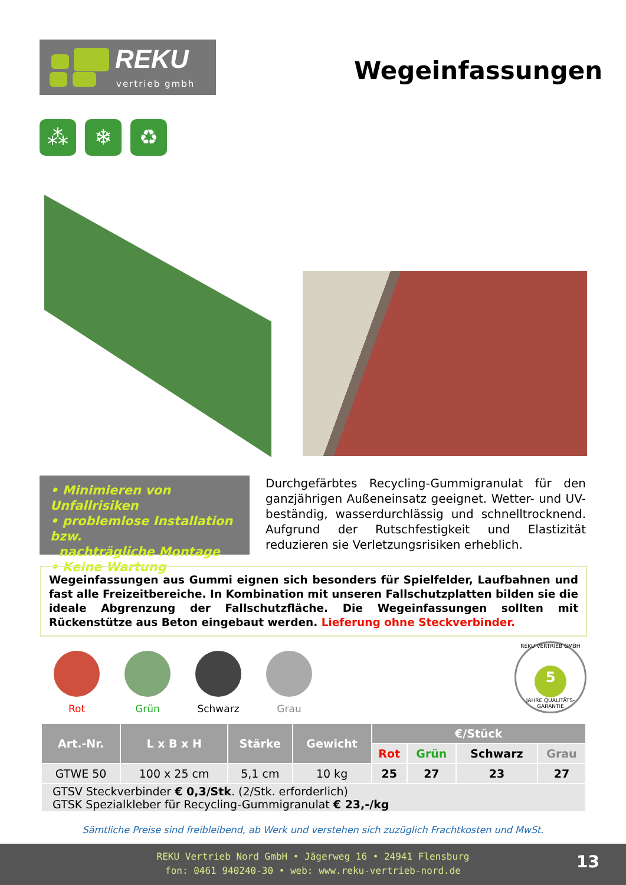REKU
vertrieb gmbh
Wegeinfassungen
⁂ ❄ ♻
• Minimieren von Unfallrisiken
• problemlose Installation bzw.
nachträgliche Montage
• Keine Wartung
Durchgefärbtes Recycling-Gummigranulat für den ganzjährigen Außeneinsatz geeignet. Wetter- und UV-beständig, wasserdurchlässig und schnelltrocknend. Aufgrund der Rutschfestigkeit und Elastizität reduzieren sie Verletzungsrisiken erheblich.
Wegeinfassungen aus Gummi eignen sich besonders für Spielfelder, Laufbahnen und fast alle Freizeitbereiche. In Kombination mit unseren Fallschutzplatten bilden sie die ideale Abgrenzung der Fallschutzfläche. Die Wegeinfassungen sollten mit Rückenstütze aus Beton eingebaut werden. Lieferung ohne Steckverbinder.
Rot Grün Schwarz Grau
REKU VERTRIEB GMBH
5
JAHRE QUALITÄTS-GARANTIE
| Art.-Nr. | L x B x H | Stärke | Gewicht | €/Stück | | | |
| --- | --- | --- | --- | --- | --- | --- | --- |
| | | | | Rot | Grün | Schwarz | Grau |
| GTWE 50 | 100 x 25 cm | 5,1 cm | 10 kg | 25 | 27 | 23 | 27 |
| GTSV Steckverbinder € 0,3/Stk . (2/Stk. erforderlich) GTSK Spezialkleber für Recycling-Gummigranulat € 23,-/kg | | | | | | | |
Sämtliche Preise sind freibleibend, ab Werk und verstehen sich zuzüglich Frachtkosten und MwSt.
REKU Vertrieb Nord GmbH • Jägerweg 16 • 24941 Flensburg
fon: 0461 940240-30 • web: www.reku-vertrieb-nord.de
13